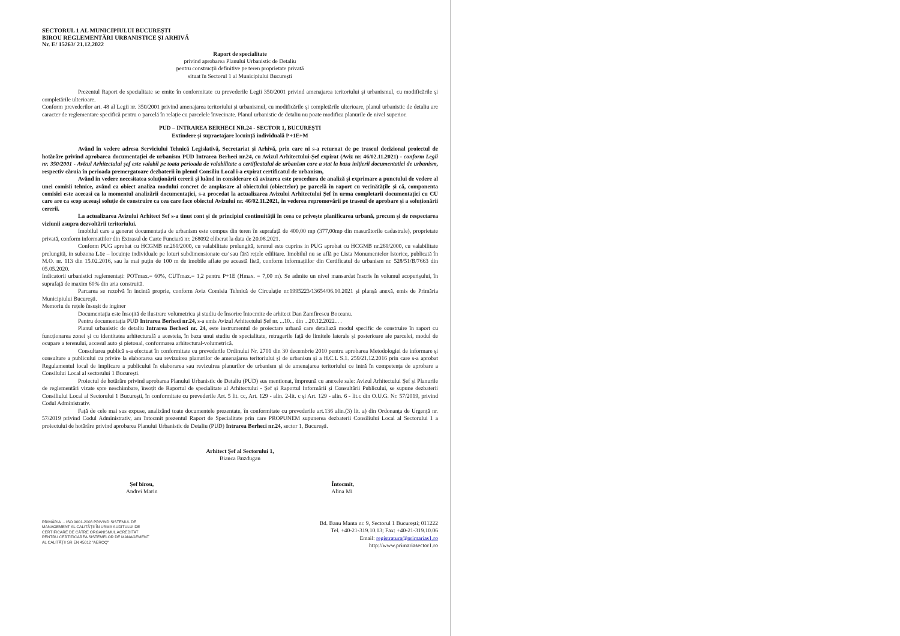SECTORUL 1 AL MUNICIPIULUI BUCUREȘTI
BIROU REGLEMENTĂRI URBANISTICE ȘI ARHIVĂ
Nr. E/ 15263/ 21.12.2022
Raport de specialitate
privind aprobarea Planului Urbanistic de Detaliu
pentru construcții definitive pe teren proprietate privată
situat în Sectorul 1 al Municipiului București
Prezentul Raport de specialitate se emite în conformitate cu prevederile Legii 350/2001 privind amenajarea teritoriului și urbanismul, cu modificările și completările ulterioare.
Conform prevederilor art. 48 al Legii nr. 350/2001 privind amenajarea teritoriului și urbanismul, cu modificările și completările ulterioare, planul urbanistic de detaliu are caracter de reglementare specifică pentru o parcelă în relație cu parcelele învecinate. Planul urbanistic de detaliu nu poate modifica planurile de nivel superior.
PUD – INTRAREA BERHECI NR.24 - SECTOR 1, BUCUREȘTI
Extindere și supraetajare locuință individuală P+1E+M
Având în vedere adresa Serviciului Tehnică Legislativă, Secretariat și Arhivă, prin care ni s-a returnat de pe traseul decizional proiectul de hotărâre privind aprobarea documentației de urbanism PUD Intrarea Berheci nr.24, cu Avizul Arhitectului-Șef expirat (Aviz nr. 46/02.11.2021) - conform Legii nr. 350/2001 - Avizul Arhitectului șef este valabil pe toata perioada de valabilitate a certificatului de urbanism care a stat la baza inițierii documentatiei de urbanism, respectiv căruia în perioada premergatoare dezbaterii în plenul Consiliu Local i-a expirat certificatul de urbanism,
Având in vedere necesitatea soluționării cererii și luând in considerare că avizarea este procedura de analiză și exprimare a punctului de vedere al unei comisii tehnice, având ca obiect analiza modului concret de amplasare al obiectului (obiectelor) pe parcelă în raport cu vecinătățile și că, componenta comisiei este aceeasi ca la momentul analizării documentației, s-a procedat la actualizarea Avizului Arhitectului Șef în urma completarii documentației cu CU care are ca scop aceeași soluție de construire ca cea care face obiectul Avizului nr. 46/02.11.2021, în vederea repromovării pe traseul de aprobare și a soluționării cererii.
La actualizarea Avizului Arhitect Sef s-a tinut cont și de principiul continuității în ceea ce privește planificarea urbană, precum și de respectarea viziunii asupra dezvoltării teritoriului.
Imobilul care a generat documentația de urbanism este compus din teren în suprafață de 400,00 mp (377,00mp din masurătorile cadastrale), proprietate privată, conform informatiilor din Extrasul de Carte Funciară nr. 268092 eliberat la data de 20.08.2021.
Conform PUG aprobat cu HCGMB nr.269/2000, cu valabilitate prelungită, terenul este cuprins in PUG aprobat cu HCGMB nr.269/2000, cu valabilitate prelungită, in subzona L1e – locuințe individuale pe loturi subdimensionate cu/ sau fără rețele edilitare. Imobilul nu se află pe Lista Monumentelor Istorice, publicată în M.O. nr. 113 din 15.02.2016, sau la mai puțin de 100 m de imobile aflate pe această listă, conform informațiilor din Certificatul de urbanism nr. 528/51/B/7663 din 05.05.2020.
Indicatorii urbanistici reglementați: POTmax.= 60%, CUTmax.= 1,2 pentru P+1E (Hmax. = 7,00 m). Se admite un nivel mansardat înscris în volumul acoperișului, în suprafață de maxim 60% din aria construită.
Parcarea se rezolvă în incintă proprie, conform Aviz Comisia Tehnică de Circulație nr.1995223/13654/06.10.2021 și planșă anexă, emis de Primăria Municipiului București.
Memoriu de rețele însușit de inginer
Documentația este însoțită de ilustrare volumetrica și studiu de însorire întocmite de arhitect Dan Zamfirescu Boceanu.
Pentru documentația PUD Intrarea Berheci nr.24, s-a emis Avizul Arhitectului Șef nr. ...10... din ...20.12.2022... .
Planul urbanistic de detaliu Intrarea Berheci nr. 24, este instrumentul de proiectare urbană care detaliază modul specific de construire în raport cu funcționarea zonei și cu identitatea arhitecturală a acesteia, în baza unui studiu de specialitate, retragerile față de limitele laterale și posterioare ale parcelei, modul de ocupare a terenului, accesul auto și pietonal, conformarea arhitectural-volumetrică.
Consultarea publică s-a efectuat în conformitate cu prevederile Ordinului Nr. 2701 din 30 decembrie 2010 pentru aprobarea Metodologiei de informare și consultare a publicului cu privire la elaborarea sau revizuirea planurilor de amenajarea teritoriului și de urbanism și a H.C.L S.1. 259/21.12.2016 prin care s-a aprobat Regulamentul local de implicare a publicului în elaborarea sau revizuirea planurilor de urbanism și de amenajarea teritoriului ce intră în competența de aprobare a Consilului Local al sectorului 1 București.
Proiectul de hotărâre privind aprobarea Planului Urbanistic de Detaliu (PUD) sus mentionat, împreună cu anexele sale: Avizul Arhitectului Șef și Planurile de reglementări vizate spre neschimbare, însoțit de Raportul de specialitate al Arhitectului - Șef și Raportul Informării și Consultării Publicului, se supune dezbaterii Consiliului Local al Sectorului 1 București, în conformitate cu prevederile Art. 5 lit. cc, Art. 129 - alin. 2-lit. c și Art. 129 - alin. 6 - lit.c din O.U.G. Nr. 57/2019, privind Codul Administrativ.
Față de cele mai sus expuse, analizând toate documentele prezentate, în conformitate cu prevederile art.136 alin.(3) lit. a) din Ordonanța de Urgență nr. 57/2019 privind Codul Administrativ, am întocmit prezentul Raport de Specialitate prin care PROPUNEM supunerea dezbaterii Consiliului Local al Sectorului 1 a proiectului de hotărâre privind aprobarea Planului Urbanistic de Detaliu (PUD) Intrarea Berheci nr.24, sector 1, București.
Arhitect Șef al Sectorului 1,
Bianca Buzdugan
Șef birou,
Andrei Marin
Întocmit,
Alina Mi
PRIMĂRIA ... ISO 9001-2008 PRIVIND SISTEMUL DE MANAGEMENT AL CALITĂȚII ÎN URMA AUDITULUI DE CERTIFICARE DE CĂTRE ORGANISMUL ACREDITAT PENTRU CERTIFICAREA SISTEMELOR DE MANAGEMENT AL CALITĂȚII SR EN 45012 "AEROQ"
Bd. Banu Manta nr. 9, Sectorul 1 București; 011222
Tel. +40-21-319.10.13; Fax: +40-21-319.10.06
Email: registratura@primarias1.ro
http://www.primariasector1.ro